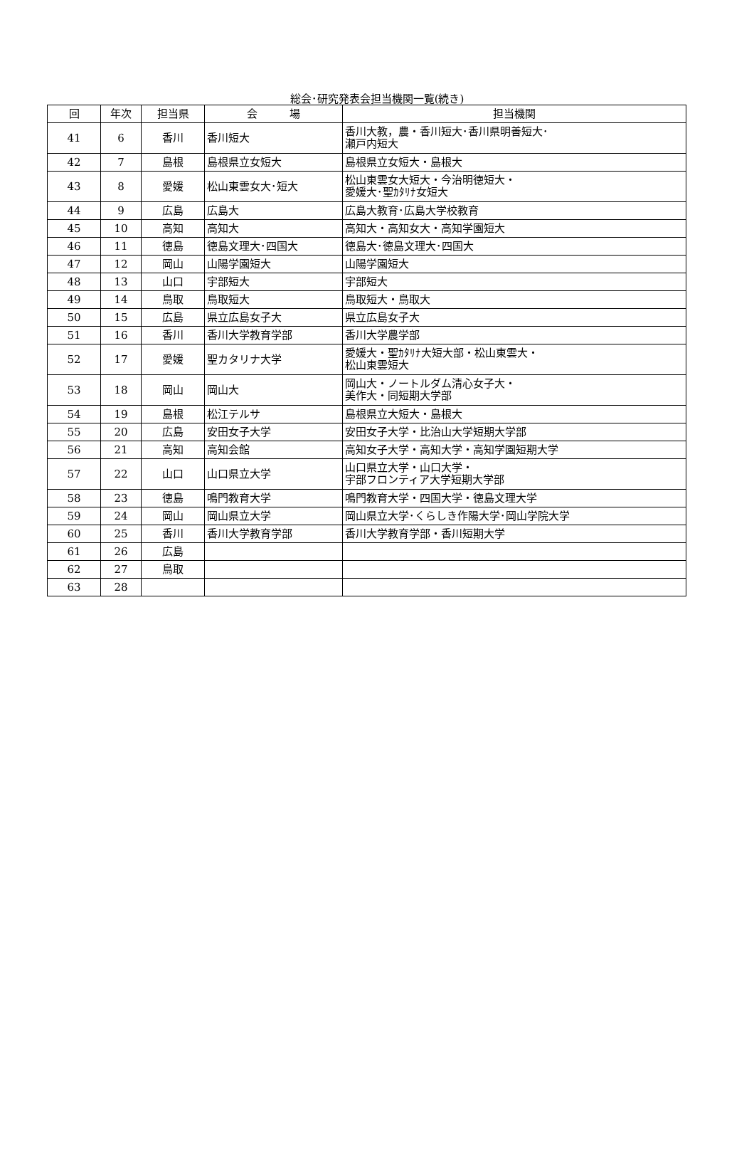総会･研究発表会担当機関一覧(続き)
| 回 | 年次 | 担当県 | 会 場 | 担当機関 |
| --- | --- | --- | --- | --- |
| 41 | 6 | 香川 | 香川短大 | 香川大教，農・香川短大･香川県明善短大･ 瀬戸内短大 |
| 42 | 7 | 島根 | 島根県立女短大 | 島根県立女短大・島根大 |
| 43 | 8 | 愛媛 | 松山東雲女大･短大 | 松山東雲女大短大・今治明徳短大・ 愛媛大･聖ｶﾀﾘﾅ女短大 |
| 44 | 9 | 広島 | 広島大 | 広島大教育･広島大学校教育 |
| 45 | 10 | 高知 | 高知大 | 高知大・高知女大・高知学園短大 |
| 46 | 11 | 徳島 | 徳島文理大･四国大 | 徳島大･徳島文理大･四国大 |
| 47 | 12 | 岡山 | 山陽学園短大 | 山陽学園短大 |
| 48 | 13 | 山口 | 宇部短大 | 宇部短大 |
| 49 | 14 | 鳥取 | 鳥取短大 | 鳥取短大・鳥取大 |
| 50 | 15 | 広島 | 県立広島女子大 | 県立広島女子大 |
| 51 | 16 | 香川 | 香川大学教育学部 | 香川大学農学部 |
| 52 | 17 | 愛媛 | 聖カタリナ大学 | 愛媛大・聖ｶﾀﾘﾅ大短大部・松山東雲大・ 松山東雲短大 |
| 53 | 18 | 岡山 | 岡山大 | 岡山大・ノートルダム清心女子大・ 美作大・同短期大学部 |
| 54 | 19 | 島根 | 松江テルサ | 島根県立大短大・島根大 |
| 55 | 20 | 広島 | 安田女子大学 | 安田女子大学・比治山大学短期大学部 |
| 56 | 21 | 高知 | 高知会館 | 高知女子大学・高知大学・高知学園短期大学 |
| 57 | 22 | 山口 | 山口県立大学 | 山口県立大学・山口大学・ 宇部フロンティア大学短期大学部 |
| 58 | 23 | 徳島 | 鳴門教育大学 | 鳴門教育大学・四国大学・徳島文理大学 |
| 59 | 24 | 岡山 | 岡山県立大学 | 岡山県立大学･くらしき作陽大学･岡山学院大学 |
| 60 | 25 | 香川 | 香川大学教育学部 | 香川大学教育学部・香川短期大学 |
| 61 | 26 | 広島 | | |
| 62 | 27 | 鳥取 | | |
| 63 | 28 | | | |